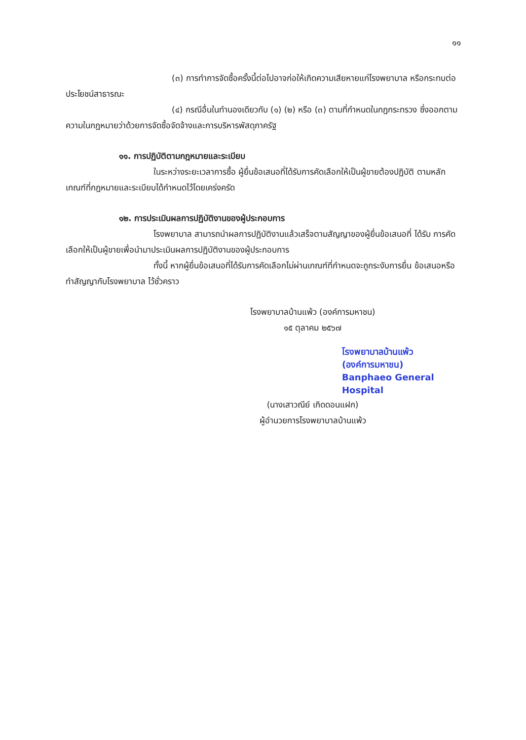๑๑
(๓) การทำการจัดซื้อครั้งนี้ต่อไปอาจก่อให้เกิดความเสียหายแก่โรงพยาบาล หรือกระทบต่อประโยชน์สาธารณะ
(๔) กรณีอื่นในทำนองเดียวกับ (๑) (๒) หรือ (๓) ตามที่กำหนดในกฎกระทรวง ซึ่งออกตามความในกฎหมายว่าด้วยการจัดซื้อจัดจ้างและการบริหารพัสดุภาครัฐ
๑๑. การปฏิบัติตามกฎหมายและระเบียบ
ในระหว่างระยะเวลาการซื้อ ผู้ยื่นข้อเสนอที่ได้รับการคัดเลือกให้เป็นผู้ขายต้องปฏิบัติ ตามหลักเกณฑ์ที่กฎหมายและระเบียบได้กำหนดไว้โดยเคร่งครัด
๑๒. การประเมินผลการปฏิบัติงานของผู้ประกอบการ
โรงพยาบาล สามารถนำผลการปฏิบัติงานแล้วเสร็จตามสัญญาของผู้ยื่นข้อเสนอที่ ได้รับ การคัดเลือกให้เป็นผู้ขายเพื่อนำมาประเมินผลการปฏิบัติงานของผู้ประกอบการ
ทั้งนี้ หากผู้ยื่นข้อเสนอที่ได้รับการคัดเลือกไม่ผ่านเกณฑ์ที่กำหนดจะถูกระงับการยื่น ข้อเสนอหรือทำสัญญากับโรงพยาบาล ไว้ชั่วคราว
โรงพยาบาลบ้านแพ้ว (องค์การมหาชน)
๑๕ ตุลาคม ๒๕๖๗
โรงพยาบาลบ้านแพ้ว
(องค์การมหาชน)
Banphaeo General Hospital
(นางเสาวณีย์ เกิดดอนแฝก)
ผู้อำนวยการโรงพยาบาลบ้านแพ้ว